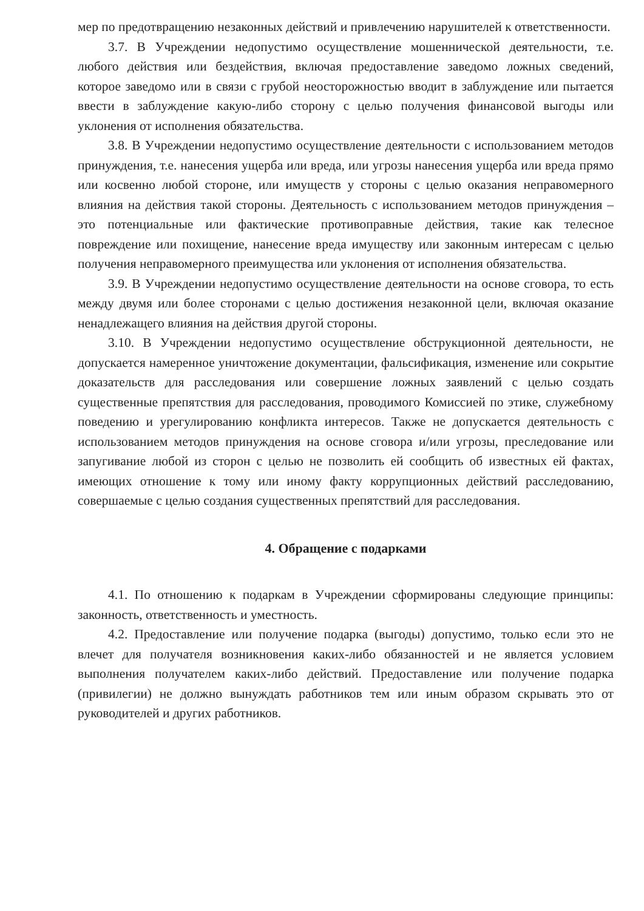мер по предотвращению незаконных действий и привлечению нарушителей к ответственности.
3.7. В Учреждении недопустимо осуществление мошеннической деятельности, т.е. любого действия или бездействия, включая предоставление заведомо ложных сведений, которое заведомо или в связи с грубой неосторожностью вводит в заблуждение или пытается ввести в заблуждение какую-либо сторону с целью получения финансовой выгоды или уклонения от исполнения обязательства.
3.8. В Учреждении недопустимо осуществление деятельности с использованием методов принуждения, т.е. нанесения ущерба или вреда, или угрозы нанесения ущерба или вреда прямо или косвенно любой стороне, или имуществ у стороны с целью оказания неправомерного влияния на действия такой стороны. Деятельность с использованием методов принуждения – это потенциальные или фактические противоправные действия, такие как телесное повреждение или похищение, нанесение вреда имуществу или законным интересам с целью получения неправомерного преимущества или уклонения от исполнения обязательства.
3.9. В Учреждении недопустимо осуществление деятельности на основе сговора, то есть между двумя или более сторонами с целью достижения незаконной цели, включая оказание ненадлежащего влияния на действия другой стороны.
3.10. В Учреждении недопустимо осуществление обструкционной деятельности, не допускается намеренное уничтожение документации, фальсификация, изменение или сокрытие доказательств для расследования или совершение ложных заявлений с целью создать существенные препятствия для расследования, проводимого Комиссией по этике, служебному поведению и урегулированию конфликта интересов. Также не допускается деятельность с использованием методов принуждения на основе сговора и/или угрозы, преследование или запугивание любой из сторон с целью не позволить ей сообщить об известных ей фактах, имеющих отношение к тому или иному факту коррупционных действий расследованию, совершаемые с целью создания существенных препятствий для расследования.
4. Обращение с подарками
4.1. По отношению к подаркам в Учреждении сформированы следующие принципы: законность, ответственность и уместность.
4.2. Предоставление или получение подарка (выгоды) допустимо, только если это не влечет для получателя возникновения каких-либо обязанностей и не является условием выполнения получателем каких-либо действий. Предоставление или получение подарка (привилегии) не должно вынуждать работников тем или иным образом скрывать это от руководителей и других работников.